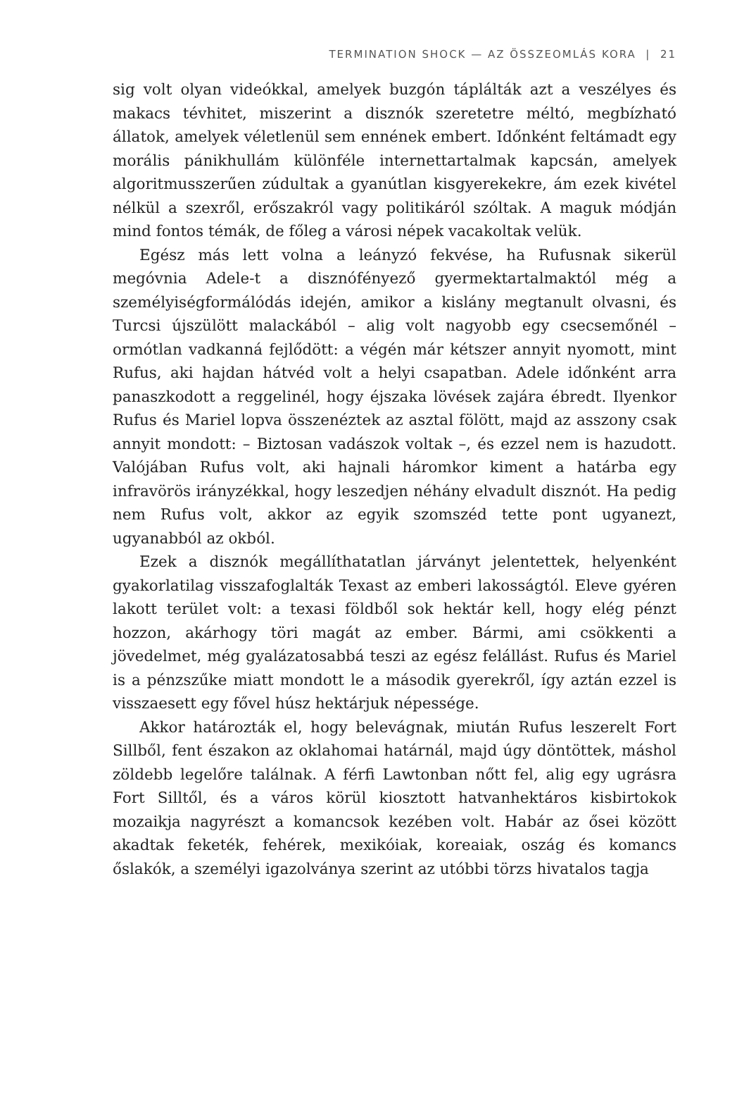TERMINATION SHOCK — AZ ÖSSZEOMLÁS KORA | 21
sig volt olyan videókkal, amelyek buzgón táplálták azt a veszélyes és makacs tévhitet, miszerint a disznók szeretetre méltó, megbízható állatok, amelyek véletlenül sem ennének embert. Időnként feltámadt egy morális pánikhullám különféle internettartalmak kapcsán, amelyek algoritmusszerűen zúdultak a gyanútlan kisgyerekekre, ám ezek kivétel nélkül a szexről, erőszakról vagy politikáról szóltak. A maguk módján mind fontos témák, de főleg a városi népek vacakoltak velük.
Egész más lett volna a leányzó fekvése, ha Rufusnak sikerül megóvnia Adele-t a disznófényező gyermektartalmaktól még a személyiségformálódás idején, amikor a kislány megtanult olvasni, és Turcsi újszülött malackából – alig volt nagyobb egy csecsemőnél – ormótlan vadkanná fejlődött: a végén már kétszer annyit nyomott, mint Rufus, aki hajdan hátvéd volt a helyi csapatban. Adele időnként arra panaszkodott a reggelinél, hogy éjszaka lövések zajára ébredt. Ilyenkor Rufus és Mariel lopva összenéztek az asztal fölött, majd az asszony csak annyit mondott: – Biztosan vadászok voltak –, és ezzel nem is hazudott. Valójában Rufus volt, aki hajnali háromkor kiment a határba egy infravörös irányzékkal, hogy leszedjen néhány elvadult disznót. Ha pedig nem Rufus volt, akkor az egyik szomszéd tette pont ugyanezt, ugyanabból az okból.
Ezek a disznók megállíthatatlan járványt jelentettek, helyenként gyakorlatilag visszafoglalták Texast az emberi lakosságtól. Eleve gyéren lakott terület volt: a texasi földből sok hektár kell, hogy elég pénzt hozzon, akárhogy töri magát az ember. Bármi, ami csökkenti a jövedelmet, még gyalázatosabbá teszi az egész felállást. Rufus és Mariel is a pénzszűke miatt mondott le a második gyerekről, így aztán ezzel is visszaesett egy fővel húsz hektárjuk népessége.
Akkor határozták el, hogy belevágnak, miután Rufus leszerelt Fort Sillből, fent északon az oklahomai határnál, majd úgy döntöttek, máshol zöldebb legelőre találnak. A férfi Lawtonban nőtt fel, alig egy ugrásra Fort Silltől, és a város körül kiosztott hatvanhektáros kisbirtokok mozaikja nagyrészt a komancsok kezében volt. Habár az ősei között akadtak feketék, fehérek, mexikóiak, koreaiak, oszág és komancs őslakók, a személyi igazolványa szerint az utóbbi törzs hivatalos tagja